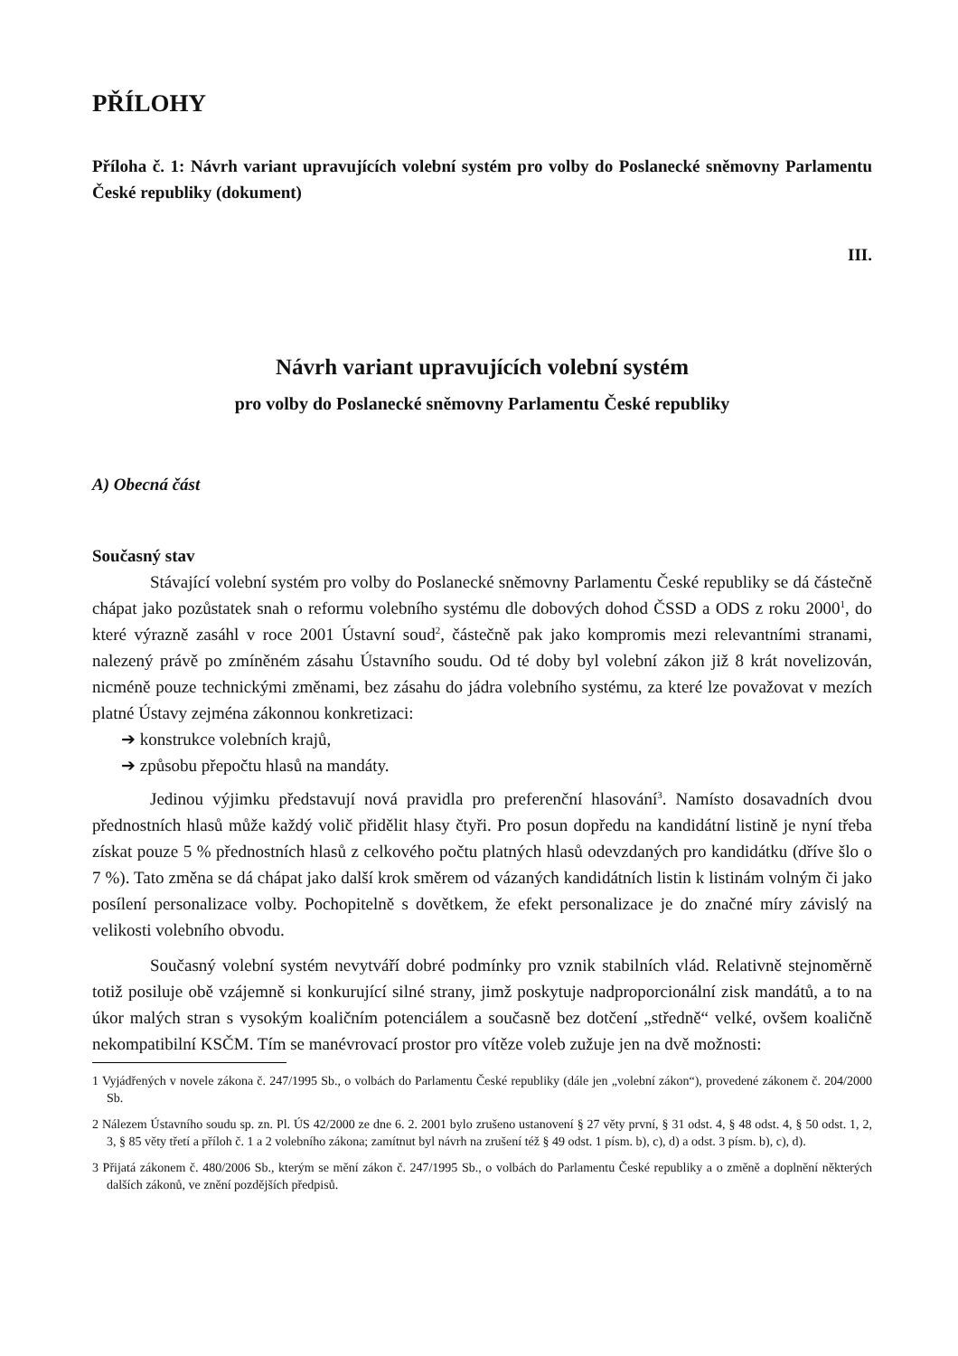PŘÍLOHY
Příloha č. 1: Návrh variant upravujících volební systém pro volby do Poslanecké sněmovny Parlamentu České republiky (dokument)
III.
Návrh variant upravujících volební systém
pro volby do Poslanecké sněmovny Parlamentu České republiky
A) Obecná část
Současný stav
Stávající volební systém pro volby do Poslanecké sněmovny Parlamentu České republiky se dá částečně chápat jako pozůstatek snah o reformu volebního systému dle dobových dohod ČSSD a ODS z roku 2000<sup>1</sup>, do které výrazně zasáhl v roce 2001 Ústavní soud<sup>2</sup>, částečně pak jako kompromis mezi relevantními stranami, nalezený právě po zmíněném zásahu Ústavního soudu. Od té doby byl volební zákon již 8 krát novelizován, nicméně pouze technickými změnami, bez zásahu do jádra volebního systému, za které lze považovat v mezích platné Ústavy zejména zákonnou konkretizaci:
➔ konstrukce volebních krajů,
➔ způsobu přepočtu hlasů na mandáty.
Jedinou výjimku představují nová pravidla pro preferenční hlasování<sup>3</sup>. Namísto dosavadních dvou přednostních hlasů může každý volič přidělit hlasy čtyři. Pro posun dopředu na kandidátní listině je nyní třeba získat pouze 5 % přednostních hlasů z celkového počtu platných hlasů odevzdaných pro kandidátku (dříve šlo o 7 %). Tato změna se dá chápat jako další krok směrem od vázaných kandidátních listin k listinám volným či jako posílení personalizace volby. Pochopitelně s dovětkem, že efekt personalizace je do značné míry závislý na velikosti volebního obvodu.
Současný volební systém nevytváří dobré podmínky pro vznik stabilních vlád. Relativně stejnoměrně totiž posiluje obě vzájemně si konkurující silné strany, jimž poskytuje nadproporcionální zisk mandátů, a to na úkor malých stran s vysokým koaličním potenciálem a současně bez dotčení „středně“ velké, ovšem koaličně nekompatibilní KSČM. Tím se manévrovací prostor pro vítěze voleb zužuje jen na dvě možnosti:
1 Vyjádřených v novele zákona č. 247/1995 Sb., o volbách do Parlamentu České republiky (dále jen „volební zákon“), provedené zákonem č. 204/2000 Sb.
2 Nálezem Ústavního soudu sp. zn. Pl. ÚS 42/2000 ze dne 6. 2. 2001 bylo zrušeno ustanovení § 27 věty první, § 31 odst. 4, § 48 odst. 4, § 50 odst. 1, 2, 3, § 85 věty třetí a příloh č. 1 a 2 volebního zákona; zamítnut byl návrh na zrušení též § 49 odst. 1 písm. b), c), d) a odst. 3 písm. b), c), d).
3 Přijatá zákonem č. 480/2006 Sb., kterým se mění zákon č. 247/1995 Sb., o volbách do Parlamentu České republiky a o změně a doplnění některých dalších zákonů, ve znění pozdějších předpisů.